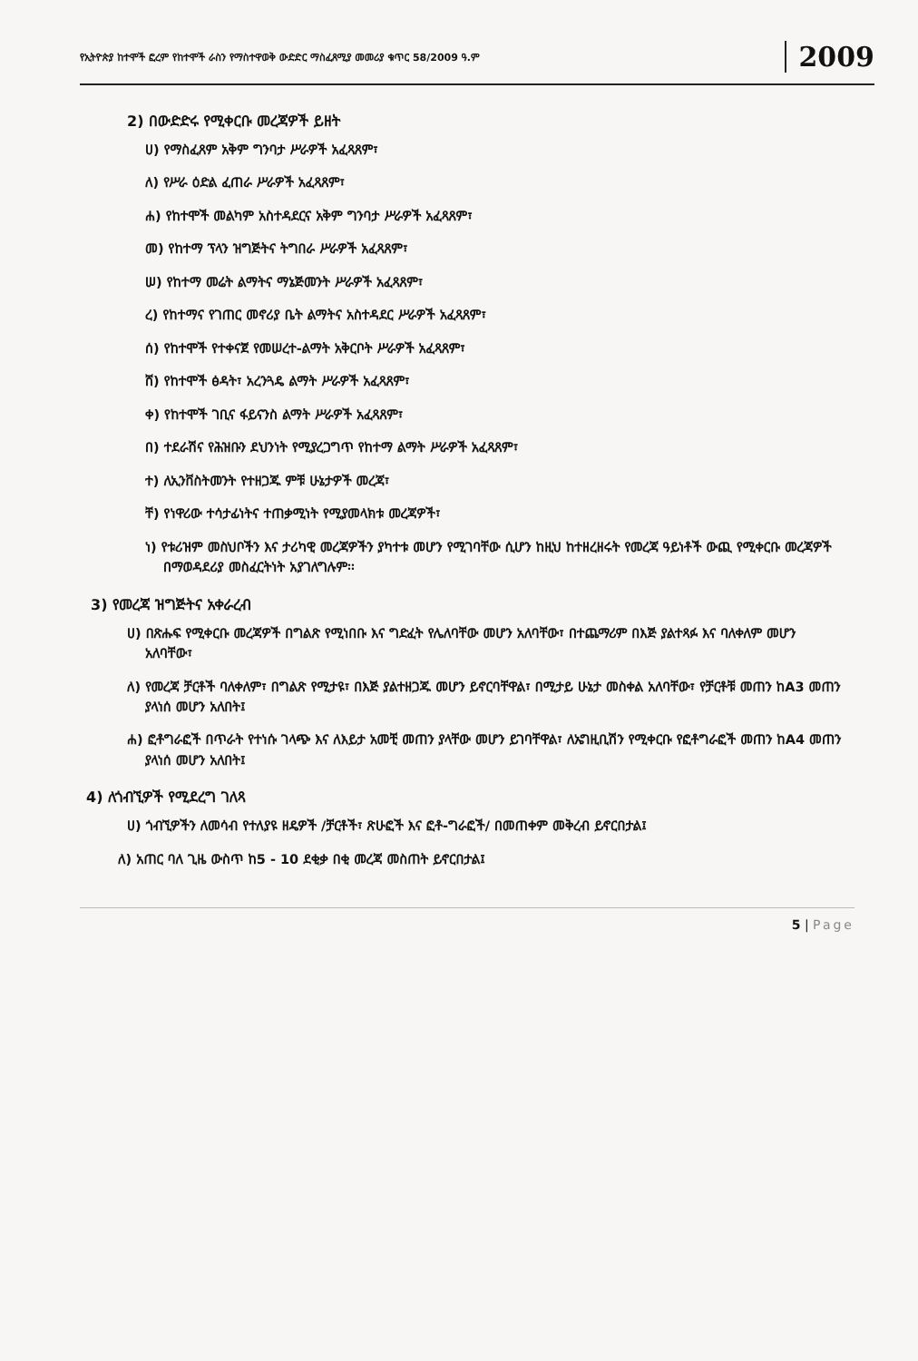የኢትዮጵያ ከተሞች ፎረም የከተሞች ራስን የማስተዋወቅ ውድድር ማስፈጸሚያ መመሪያ ቁጥር 58/2009 ዓ.ም
2009
2) በውድድሩ የሚቀርቡ መረጃዎች ይዘት
ሀ) የማስፈጸም አቅም ግንባታ ሥራዎች አፈጻጸም፣
ለ) የሥራ ዕድል ፈጠራ ሥራዎች አፈጻጸም፣
ሐ) የከተሞች መልካም አስተዳደርና አቅም ግንባታ ሥራዎች አፈጻጸም፣
መ) የከተማ ፕላን ዝግጅትና ትግበራ ሥራዎች አፈጻጸም፣
ሠ) የከተማ መሬት ልማትና ማኔጅመንት ሥራዎች አፈጻጸም፣
ረ) የከተማና የገጠር መኖሪያ ቤት ልማትና አስተዳደር ሥራዎች አፈጻጸም፣
ሰ) የከተሞች የተቀናጀ የመሠረተ-ልማት አቅርቦት ሥራዎች አፈጻጸም፣
ሸ) የከተሞች ፅዳት፣ አረንጓዴ ልማት ሥራዎች አፈጻጸም፣
ቀ) የከተሞች ገቢና ፋይናንስ ልማት ሥራዎች አፈጻጸም፣
በ) ተደራሽና የሕዝቡን ደህንነት የሚያረጋግጥ የከተማ ልማት ሥራዎች አፈጻጸም፣
ተ) ለኢንቨስትመንት የተዘጋጁ ምቹ ሁኔታዎች መረጃ፣
ቸ) የነዋሪው ተሳታፊነትና ተጠቃሚነት የሚያመላክቱ መረጃዎች፣
ነ) የቱሪዝም መስህቦችን እና ታሪካዊ መረጃዎችን ያካተቱ መሆን የሚገባቸው ሲሆን ከዚህ ከተዘረዘሩት የመረጃ ዓይነቶች ውጪ የሚቀርቡ መረጃዎች በማወዳደሪያ መስፈርትነት አያገለግሉም፡፡
3) የመረጃ ዝግጅትና አቀራረብ
ሀ) በጽሑፍ የሚቀርቡ መረጃዎች በግልጽ የሚነበቡ እና ግድፈት የሌለባቸው መሆን አለባቸው፣ በተጨማሪም በእጅ ያልተጻፉ እና ባለቀለም መሆን አለባቸው፣
ለ) የመረጃ ቻርቶች ባለቀለም፣ በግልጽ የሚታዩ፣ በእጅ ያልተዘጋጁ መሆን ይኖርባቸዋል፣ በሚታይ ሁኔታ መስቀል አለባቸው፣ የቻርቶቹ መጠን ከA3 መጠን ያላነሰ መሆን አለበት፤
ሐ) ፎቶግራፎች በጥራት የተነሱ ገላጭ እና ለእይታ አመቺ መጠን ያላቸው መሆን ይገባቸዋል፣ ለኤግዚቢሽን የሚቀርቡ የፎቶግራፎች መጠን ከA4 መጠን ያላነሰ መሆን አለበት፤
4) ለጎብኚዎች የሚደረግ ገለጻ
ሀ) ጎብኚዎችን ለመሳብ የተለያዩ ዘዴዎች /ቻርቶች፣ ጽሁፎች እና ፎቶ-ግራፎች/ በመጠቀም መቅረብ ይኖርበታል፤
ለ) አጠር ባለ ጊዜ ውስጥ ከ5 - 10 ደቂቃ በቂ መረጃ መስጠት ይኖርበታል፤
5 | Page